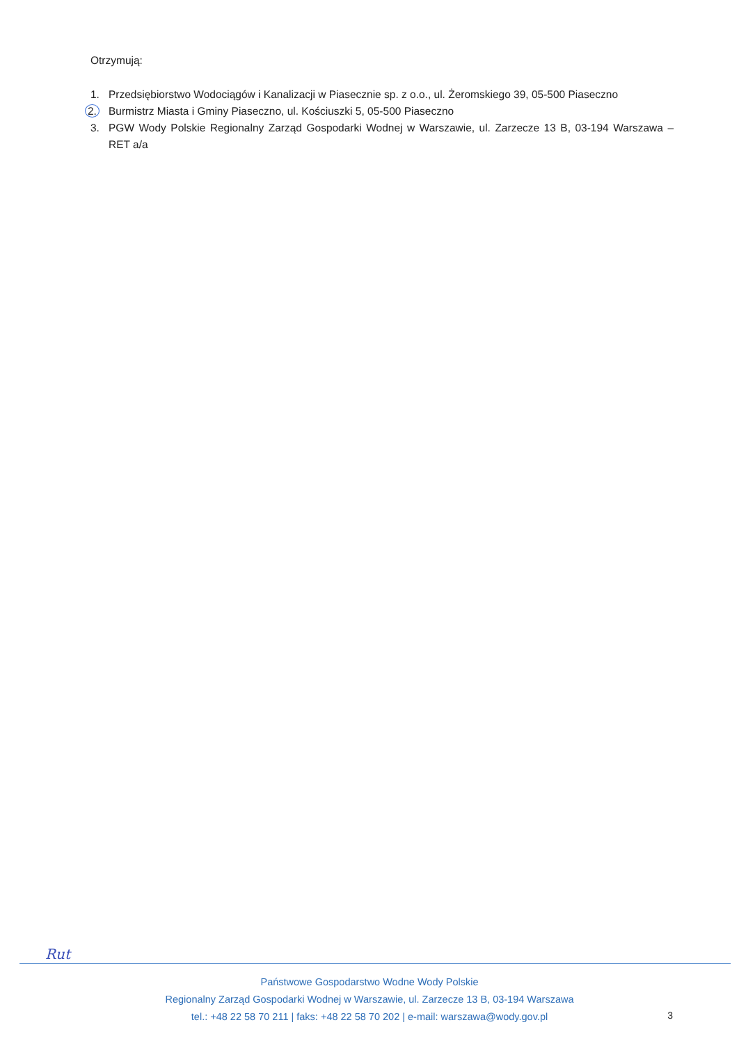Otrzymują:
1. Przedsiębiorstwo Wodociągów i Kanalizacji w Piasecznie sp. z o.o., ul. Żeromskiego 39, 05-500 Piaseczno
2. Burmistrz Miasta i Gminy Piaseczno, ul. Kościuszki 5, 05-500 Piaseczno
3. PGW Wody Polskie Regionalny Zarząd Gospodarki Wodnej w Warszawie, ul. Zarzecze 13 B, 03-194 Warszawa – RET a/a
Rut
Państwowe Gospodarstwo Wodne Wody Polskie
Regionalny Zarząd Gospodarki Wodnej w Warszawie, ul. Zarzecze 13 B, 03-194 Warszawa
tel.: +48 22 58 70 211 | faks: +48 22 58 70 202 | e-mail: warszawa@wody.gov.pl
3